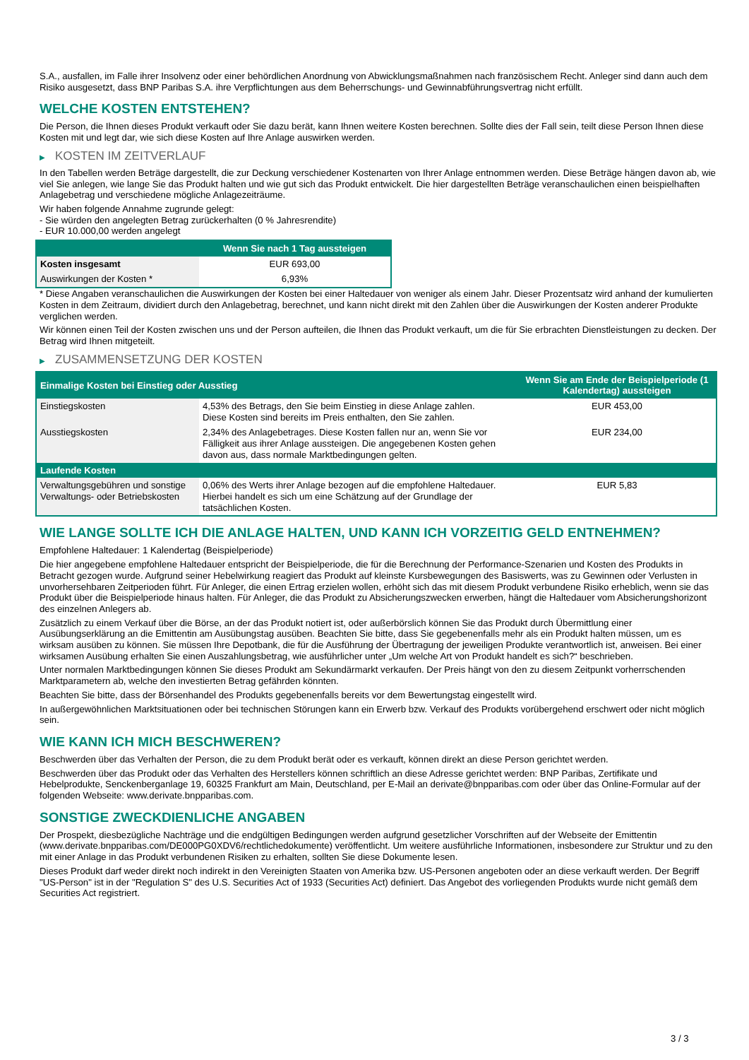S.A., ausfallen, im Falle ihrer Insolvenz oder einer behördlichen Anordnung von Abwicklungsmaßnahmen nach französischem Recht. Anleger sind dann auch dem Risiko ausgesetzt, dass BNP Paribas S.A. ihre Verpflichtungen aus dem Beherrschungs- und Gewinnabführungsvertrag nicht erfüllt.
WELCHE KOSTEN ENTSTEHEN?
Die Person, die Ihnen dieses Produkt verkauft oder Sie dazu berät, kann Ihnen weitere Kosten berechnen. Sollte dies der Fall sein, teilt diese Person Ihnen diese Kosten mit und legt dar, wie sich diese Kosten auf Ihre Anlage auswirken werden.
▶ KOSTEN IM ZEITVERLAUF
In den Tabellen werden Beträge dargestellt, die zur Deckung verschiedener Kostenarten von Ihrer Anlage entnommen werden. Diese Beträge hängen davon ab, wie viel Sie anlegen, wie lange Sie das Produkt halten und wie gut sich das Produkt entwickelt. Die hier dargestellten Beträge veranschaulichen einen beispielhaften Anlagebetrag und verschiedene mögliche Anlagezeiträume.
Wir haben folgende Annahme zugrunde gelegt:
- Sie würden den angelegten Betrag zurückerhalten (0 % Jahresrendite)
- EUR 10.000,00 werden angelegt
| | Wenn Sie nach 1 Tag aussteigen |
| --- | --- |
| Kosten insgesamt | EUR 693,00 |
| Auswirkungen der Kosten * | 6,93% |
* Diese Angaben veranschaulichen die Auswirkungen der Kosten bei einer Haltedauer von weniger als einem Jahr. Dieser Prozentsatz wird anhand der kumulierten Kosten in dem Zeitraum, dividiert durch den Anlagebetrag, berechnet, und kann nicht direkt mit den Zahlen über die Auswirkungen der Kosten anderer Produkte verglichen werden.
Wir können einen Teil der Kosten zwischen uns und der Person aufteilen, die Ihnen das Produkt verkauft, um die für Sie erbrachten Dienstleistungen zu decken. Der Betrag wird Ihnen mitgeteilt.
▶ ZUSAMMENSETZUNG DER KOSTEN
| Einmalige Kosten bei Einstieg oder Ausstieg | | Wenn Sie am Ende der Beispielperiode (1 Kalendertag) aussteigen |
| --- | --- | --- |
| Einstiegskosten | 4,53% des Betrags, den Sie beim Einstieg in diese Anlage zahlen. Diese Kosten sind bereits im Preis enthalten, den Sie zahlen. | EUR 453,00 |
| Ausstiegskosten | 2,34% des Anlagebetrages. Diese Kosten fallen nur an, wenn Sie vor Fälligkeit aus ihrer Anlage aussteigen. Die angegebenen Kosten gehen davon aus, dass normale Marktbedingungen gelten. | EUR 234,00 |
| Laufende Kosten | | |
| Verwaltungsgebühren und sonstige Verwaltungs- oder Betriebskosten | 0,06% des Werts ihrer Anlage bezogen auf die empfohlene Haltedauer. Hierbei handelt es sich um eine Schätzung auf der Grundlage der tatsächlichen Kosten. | EUR 5,83 |
WIE LANGE SOLLTE ICH DIE ANLAGE HALTEN, UND KANN ICH VORZEITIG GELD ENTNEHMEN?
Empfohlene Haltedauer: 1 Kalendertag (Beispielperiode)
Die hier angegebene empfohlene Haltedauer entspricht der Beispielperiode, die für die Berechnung der Performance-Szenarien und Kosten des Produkts in Betracht gezogen wurde. Aufgrund seiner Hebelwirkung reagiert das Produkt auf kleinste Kursbewegungen des Basiswerts, was zu Gewinnen oder Verlusten in unvorhersehbaren Zeitperioden führt. Für Anleger, die einen Ertrag erzielen wollen, erhöht sich das mit diesem Produkt verbundene Risiko erheblich, wenn sie das Produkt über die Beispielperiode hinaus halten. Für Anleger, die das Produkt zu Absicherungszwecken erwerben, hängt die Haltedauer vom Absicherungshorizont des einzelnen Anlegers ab.
Zusätzlich zu einem Verkauf über die Börse, an der das Produkt notiert ist, oder außerbörslich können Sie das Produkt durch Übermittlung einer Ausübungserklärung an die Emittentin am Ausübungstag ausüben. Beachten Sie bitte, dass Sie gegebenenfalls mehr als ein Produkt halten müssen, um es wirksam ausüben zu können. Sie müssen Ihre Depotbank, die für die Ausführung der Übertragung der jeweiligen Produkte verantwortlich ist, anweisen. Bei einer wirksamen Ausübung erhalten Sie einen Auszahlungsbetrag, wie ausführlicher unter „Um welche Art von Produkt handelt es sich?“ beschrieben.
Unter normalen Marktbedingungen können Sie dieses Produkt am Sekundärmarkt verkaufen. Der Preis hängt von den zu diesem Zeitpunkt vorherrschenden Marktparametern ab, welche den investierten Betrag gefährden könnten.
Beachten Sie bitte, dass der Börsenhandel des Produkts gegebenenfalls bereits vor dem Bewertungstag eingestellt wird.
In außergewöhnlichen Marktsituationen oder bei technischen Störungen kann ein Erwerb bzw. Verkauf des Produkts vorübergehend erschwert oder nicht möglich sein.
WIE KANN ICH MICH BESCHWEREN?
Beschwerden über das Verhalten der Person, die zu dem Produkt berät oder es verkauft, können direkt an diese Person gerichtet werden.
Beschwerden über das Produkt oder das Verhalten des Herstellers können schriftlich an diese Adresse gerichtet werden: BNP Paribas, Zertifikate und Hebelprodukte, Senckenberganlage 19, 60325 Frankfurt am Main, Deutschland, per E-Mail an derivate@bnpparibas.com oder über das Online-Formular auf der folgenden Webseite: www.derivate.bnpparibas.com.
SONSTIGE ZWECKDIENLICHE ANGABEN
Der Prospekt, diesbezügliche Nachträge und die endgültigen Bedingungen werden aufgrund gesetzlicher Vorschriften auf der Webseite der Emittentin (www.derivate.bnpparibas.com/DE000PG0XDV6/rechtlichedokumente) veröffentlicht. Um weitere ausführliche Informationen, insbesondere zur Struktur und zu den mit einer Anlage in das Produkt verbundenen Risiken zu erhalten, sollten Sie diese Dokumente lesen.
Dieses Produkt darf weder direkt noch indirekt in den Vereinigten Staaten von Amerika bzw. US-Personen angeboten oder an diese verkauft werden. Der Begriff "US-Person" ist in der "Regulation S" des U.S. Securities Act of 1933 (Securities Act) definiert. Das Angebot des vorliegenden Produkts wurde nicht gemäß dem Securities Act registriert.
3 / 3